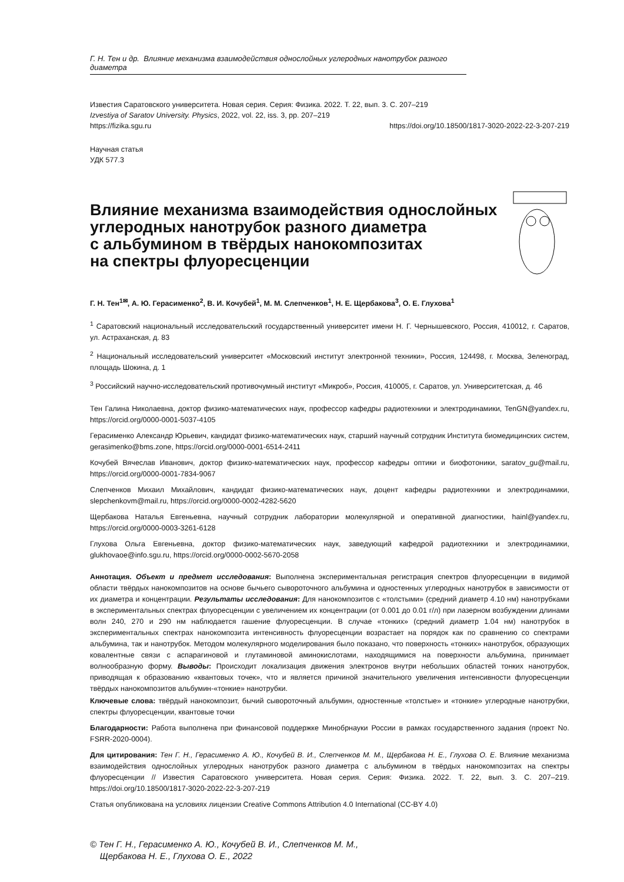Г. Н. Тен и др. Влияние механизма взаимодействия однослойных углеродных нанотрубок разного диаметра
Известия Саратовского университета. Новая серия. Серия: Физика. 2022. Т. 22, вып. 3. С. 207–219
Izvestiya of Saratov University. Physics, 2022, vol. 22, iss. 3, pp. 207–219
https://fizika.sgu.ru https://doi.org/10.18500/1817-3020-2022-22-3-207-219
Научная статья
УДК 577.3
Влияние механизма взаимодействия однослойных
углеродных нанотрубок разного диаметра
с альбумином в твёрдых нанокомпозитах
на спектры флуоресценции
Г. Н. Тен<sup>1✉</sup>, А. Ю. Герасименко<sup>2</sup>, В. И. Кочубей<sup>1</sup>, М. М. Слепченков<sup>1</sup>, Н. Е. Щербакова<sup>3</sup>, О. Е. Глухова<sup>1</sup>
<sup>1</sup> Саратовский национальный исследовательский государственный университет имени Н. Г. Чернышевского, Россия, 410012, г. Саратов, ул. Астраханская, д. 83
<sup>2</sup> Национальный исследовательский университет «Московский институт электронной техники», Россия, 124498, г. Москва, Зеленоград, площадь Шокина, д. 1
<sup>3</sup> Российский научно-исследовательский противочумный институт «Микроб», Россия, 410005, г. Саратов, ул. Университетская, д. 46
Тен Галина Николаевна, доктор физико-математических наук, профессор кафедры радиотехники и электродинамики, TenGN@yandex.ru, https://orcid.org/0000-0001-5037-4105
Герасименко Александр Юрьевич, кандидат физико-математических наук, старший научный сотрудник Института биомедицинских систем, gerasimenko@bms.zone, https://orcid.org/0000-0001-6514-2411
Кочубей Вячеслав Иванович, доктор физико-математических наук, профессор кафедры оптики и биофотоники, saratov_gu@mail.ru, https://orcid.org/0000-0001-7834-9067
Слепченков Михаил Михайлович, кандидат физико-математических наук, доцент кафедры радиотехники и электродинамики, slepchenkovm@mail.ru, https://orcid.org/0000-0002-4282-5620
Щербакова Наталья Евгеньевна, научный сотрудник лаборатории молекулярной и оперативной диагностики, hainl@yandex.ru, https://orcid.org/0000-0003-3261-6128
Глухова Ольга Евгеньевна, доктор физико-математических наук, заведующий кафедрой радиотехники и электродинамики, glukhovaoe@info.sgu.ru, https://orcid.org/0000-0002-5670-2058
Аннотация. Объект и предмет исследования: Выполнена экспериментальная регистрация спектров флуоресценции в видимой области твёрдых нанокомпозитов на основе бычьего сывороточного альбумина и одностенных углеродных нанотрубок в зависимости от их диаметра и концентрации. Результаты исследования: Для нанокомпозитов с «толстыми» (средний диаметр 4.10 нм) нанотрубками в экспериментальных спектрах флуоресценции с увеличением их концентрации (от 0.001 до 0.01 г/л) при лазерном возбуждении длинами волн 240, 270 и 290 нм наблюдается гашение флуоресценции. В случае «тонких» (средний диаметр 1.04 нм) нанотрубок в экспериментальных спектрах нанокомпозита интенсивность флуоресценции возрастает на порядок как по сравнению со спектрами альбумина, так и нанотрубок. Методом молекулярного моделирования было показано, что поверхность «тонких» нанотрубок, образующих ковалентные связи с аспарагиновой и глутаминовой аминокислотами, находящимися на поверхности альбумина, принимает волнообразную форму. Выводы: Происходит локализация движения электронов внутри небольших областей тонких нанотрубок, приводящая к образованию «квантовых точек», что и является причиной значительного увеличения интенсивности флуоресценции твёрдых нанокомпозитов альбумин-«тонкие» нанотрубки.
Ключевые слова: твёрдый нанокомпозит, бычий сывороточный альбумин, одностенные «толстые» и «тонкие» углеродные нанотрубки, спектры флуоресценции, квантовые точки
Благодарности: Работа выполнена при финансовой поддержке Минобрнауки России в рамках государственного задания (проект No. FSRR-2020-0004).
Для цитирования: Тен Г. Н., Герасименко А. Ю., Кочубей В. И., Слепченков М. М., Щербакова Н. Е., Глухова О. Е. Влияние механизма взаимодействия однослойных углеродных нанотрубок разного диаметра с альбумином в твёрдых нанокомпозитах на спектры флуоресценции // Известия Саратовского университета. Новая серия. Серия: Физика. 2022. Т. 22, вып. 3. С. 207–219. https://doi.org/10.18500/1817-3020-2022-22-3-207-219
Статья опубликована на условиях лицензии Creative Commons Attribution 4.0 International (CC-BY 4.0)
© Тен Г. Н., Герасименко А. Ю., Кочубей В. И., Слепченков М. М.,
Щербакова Н. Е., Глухова О. Е., 2022